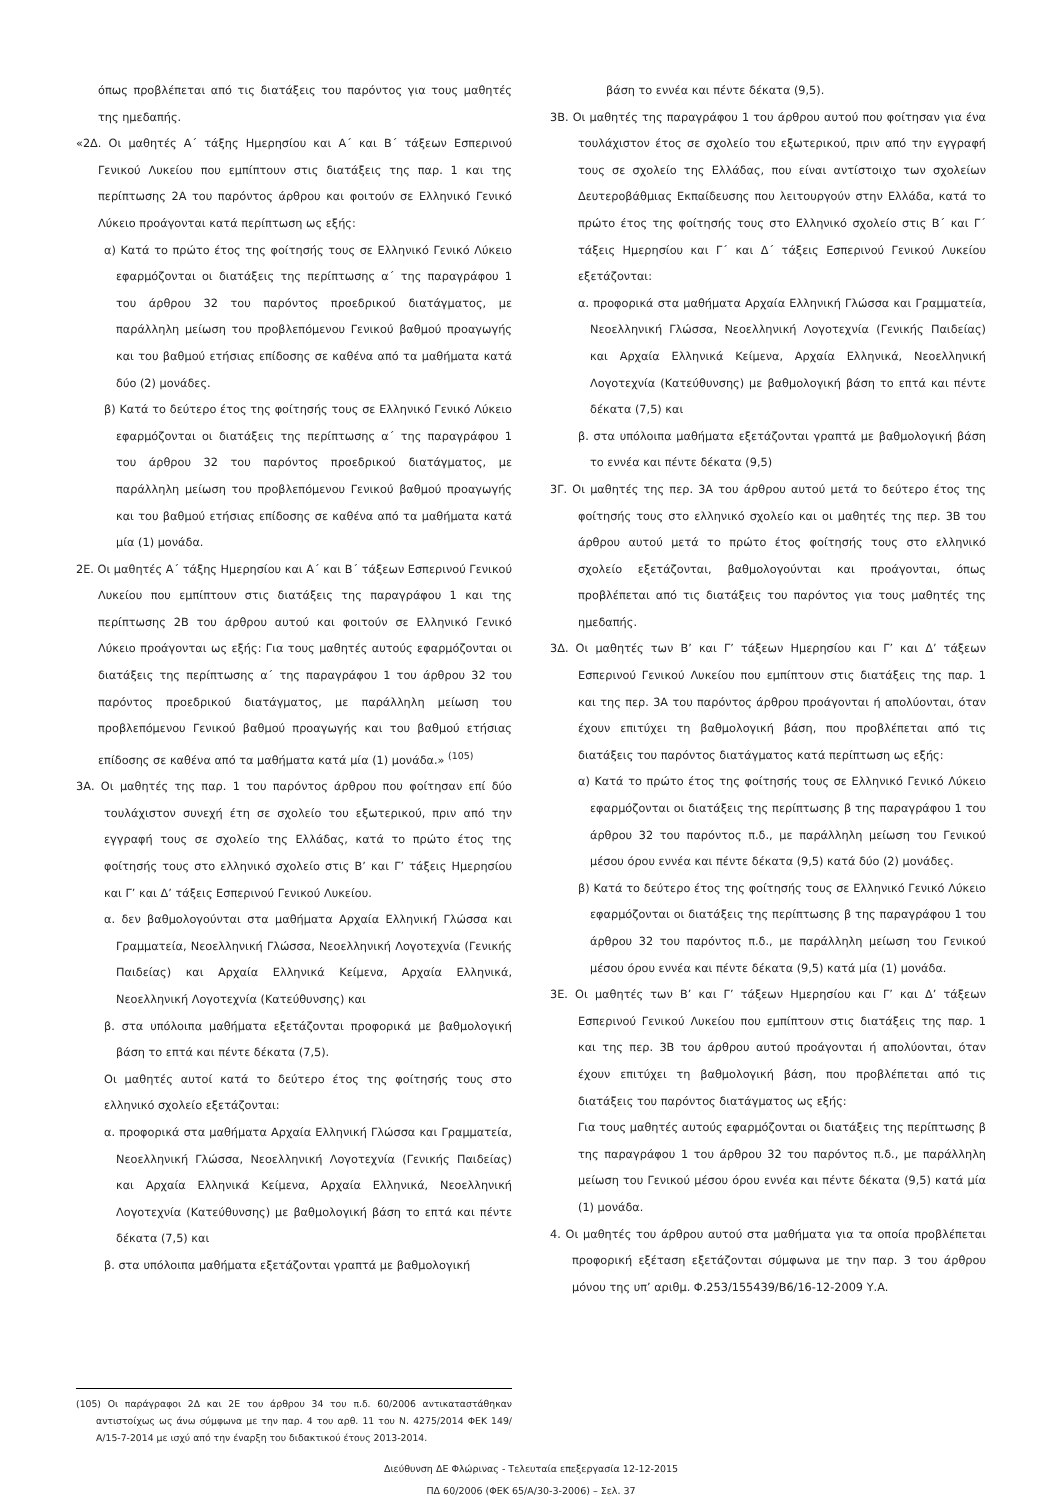όπως προβλέπεται από τις διατάξεις του παρόντος για τους μαθητές της ημεδαπής.
«2Δ. Οι μαθητές Α΄ τάξης Ημερησίου και Α΄ και Β΄ τάξεων Εσπερινού Γενικού Λυκείου που εμπίπτουν στις διατάξεις της παρ. 1 και της περίπτωσης 2Α του παρόντος άρθρου και φοιτούν σε Ελληνικό Γενικό Λύκειο προάγονται κατά περίπτωση ως εξής:
α) Κατά το πρώτο έτος της φοίτησής τους σε Ελληνικό Γενικό Λύκειο εφαρμόζονται οι διατάξεις της περίπτωσης α΄ της παραγράφου 1 του άρθρου 32 του παρόντος προεδρικού διατάγματος, με παράλληλη μείωση του προβλεπόμενου Γενικού βαθμού προαγωγής και του βαθμού ετήσιας επίδοσης σε καθένα από τα μαθήματα κατά δύο (2) μονάδες.
β) Κατά το δεύτερο έτος της φοίτησής τους σε Ελληνικό Γενικό Λύκειο εφαρμόζονται οι διατάξεις της περίπτωσης α΄ της παραγράφου 1 του άρθρου 32 του παρόντος προεδρικού διατάγματος, με παράλληλη μείωση του προβλεπόμενου Γενικού βαθμού προαγωγής και του βαθμού ετήσιας επίδοσης σε καθένα από τα μαθήματα κατά μία (1) μονάδα.
2Ε. Οι μαθητές Α΄ τάξης Ημερησίου και Α΄ και Β΄ τάξεων Εσπερινού Γενικού Λυκείου που εμπίπτουν στις διατάξεις της παραγράφου 1 και της περίπτωσης 2Β του άρθρου αυτού και φοιτούν σε Ελληνικό Γενικό Λύκειο προάγονται ως εξής: Για τους μαθητές αυτούς εφαρμόζονται οι διατάξεις της περίπτωσης α΄ της παραγράφου 1 του άρθρου 32 του παρόντος προεδρικού διατάγματος, με παράλληλη μείωση του προβλεπόμενου Γενικού βαθμού προαγωγής και του βαθμού ετήσιας επίδοσης σε καθένα από τα μαθήματα κατά μία (1) μονάδα.» <sup>(105)</sup>
3Α. Οι μαθητές της παρ. 1 του παρόντος άρθρου που φοίτησαν επί δύο τουλάχιστον συνεχή έτη σε σχολείο του εξωτερικού, πριν από την εγγραφή τους σε σχολείο της Ελλάδας, κατά το πρώτο έτος της φοίτησής τους στο ελληνικό σχολείο στις Β’ και Γ’ τάξεις Ημερησίου και Γ’ και Δ’ τάξεις Εσπερινού Γενικού Λυκείου.
α. δεν βαθμολογούνται στα μαθήματα Αρχαία Ελληνική Γλώσσα και Γραμματεία, Νεοελληνική Γλώσσα, Νεοελληνική Λογοτεχνία (Γενικής Παιδείας) και Αρχαία Ελληνικά Κείμενα, Αρχαία Ελληνικά, Νεοελληνική Λογοτεχνία (Κατεύθυνσης) και
β. στα υπόλοιπα μαθήματα εξετάζονται προφορικά με βαθμολογική βάση το επτά και πέντε δέκατα (7,5).
Οι μαθητές αυτοί κατά το δεύτερο έτος της φοίτησής τους στο ελληνικό σχολείο εξετάζονται:
α. προφορικά στα μαθήματα Αρχαία Ελληνική Γλώσσα και Γραμματεία, Νεοελληνική Γλώσσα, Νεοελληνική Λογοτεχνία (Γενικής Παιδείας) και Αρχαία Ελληνικά Κείμενα, Αρχαία Ελληνικά, Νεοελληνική Λογοτεχνία (Κατεύθυνσης) με βαθμολογική βάση το επτά και πέντε δέκατα (7,5) και
β. στα υπόλοιπα μαθήματα εξετάζονται γραπτά με βαθμολογική
(105) Οι παράγραφοι 2Δ και 2Ε του άρθρου 34 του π.δ. 60/2006 αντικαταστάθηκαν αντιστοίχως ως άνω σύμφωνα με την παρ. 4 του αρθ. 11 του Ν. 4275/2014 ΦΕΚ 149/Α/15-7-2014 με ισχύ από την έναρξη του διδακτικού έτους 2013-2014.
βάση το εννέα και πέντε δέκατα (9,5).
3Β. Οι μαθητές της παραγράφου 1 του άρθρου αυτού που φοίτησαν για ένα τουλάχιστον έτος σε σχολείο του εξωτερικού, πριν από την εγγραφή τους σε σχολείο της Ελλάδας, που είναι αντίστοιχο των σχολείων Δευτεροβάθμιας Εκπαίδευσης που λειτουργούν στην Ελλάδα, κατά το πρώτο έτος της φοίτησής τους στο Ελληνικό σχολείο στις Β΄ και Γ΄ τάξεις Ημερησίου και Γ΄ και Δ΄ τάξεις Εσπερινού Γενικού Λυκείου εξετάζονται:
α. προφορικά στα μαθήματα Αρχαία Ελληνική Γλώσσα και Γραμματεία, Νεοελληνική Γλώσσα, Νεοελληνική Λογοτεχνία (Γενικής Παιδείας) και Αρχαία Ελληνικά Κείμενα, Αρχαία Ελληνικά, Νεοελληνική Λογοτεχνία (Κατεύθυνσης) με βαθμολογική βάση το επτά και πέντε δέκατα (7,5) και
β. στα υπόλοιπα μαθήματα εξετάζονται γραπτά με βαθμολογική βάση το εννέα και πέντε δέκατα (9,5)
3Γ. Οι μαθητές της περ. 3Α του άρθρου αυτού μετά το δεύτερο έτος της φοίτησής τους στο ελληνικό σχολείο και οι μαθητές της περ. 3Β του άρθρου αυτού μετά το πρώτο έτος φοίτησής τους στο ελληνικό σχολείο εξετάζονται, βαθμολογούνται και προάγονται, όπως προβλέπεται από τις διατάξεις του παρόντος για τους μαθητές της ημεδαπής.
3Δ. Οι μαθητές των Β’ και Γ’ τάξεων Ημερησίου και Γ’ και Δ’ τάξεων Εσπερινού Γενικού Λυκείου που εμπίπτουν στις διατάξεις της παρ. 1 και της περ. 3Α του παρόντος άρθρου προάγονται ή απολύονται, όταν έχουν επιτύχει τη βαθμολογική βάση, που προβλέπεται από τις διατάξεις του παρόντος διατάγματος κατά περίπτωση ως εξής:
α) Κατά το πρώτο έτος της φοίτησής τους σε Ελληνικό Γενικό Λύκειο εφαρμόζονται οι διατάξεις της περίπτωσης β της παραγράφου 1 του άρθρου 32 του παρόντος π.δ., με παράλληλη μείωση του Γενικού μέσου όρου εννέα και πέντε δέκατα (9,5) κατά δύο (2) μονάδες.
β) Κατά το δεύτερο έτος της φοίτησής τους σε Ελληνικό Γενικό Λύκειο εφαρμόζονται οι διατάξεις της περίπτωσης β της παραγράφου 1 του άρθρου 32 του παρόντος π.δ., με παράλληλη μείωση του Γενικού μέσου όρου εννέα και πέντε δέκατα (9,5) κατά μία (1) μονάδα.
3Ε. Οι μαθητές των Β’ και Γ’ τάξεων Ημερησίου και Γ’ και Δ’ τάξεων Εσπερινού Γενικού Λυκείου που εμπίπτουν στις διατάξεις της παρ. 1 και της περ. 3Β του άρθρου αυτού προάγονται ή απολύονται, όταν έχουν επιτύχει τη βαθμολογική βάση, που προβλέπεται από τις διατάξεις του παρόντος διατάγματος ως εξής:
Για τους μαθητές αυτούς εφαρμόζονται οι διατάξεις της περίπτωσης β της παραγράφου 1 του άρθρου 32 του παρόντος π.δ., με παράλληλη μείωση του Γενικού μέσου όρου εννέα και πέντε δέκατα (9,5) κατά μία (1) μονάδα.
4. Οι μαθητές του άρθρου αυτού στα μαθήματα για τα οποία προβλέπεται προφορική εξέταση εξετάζονται σύμφωνα με την παρ. 3 του άρθρου μόνου της υπ’ αριθμ. Φ.253/155439/Β6/16-12-2009 Υ.Α.
Διεύθυνση ΔΕ Φλώρινας - Τελευταία επεξεργασία 12-12-2015
ΠΔ 60/2006 (ΦΕΚ 65/Α/30-3-2006) – Σελ. 37